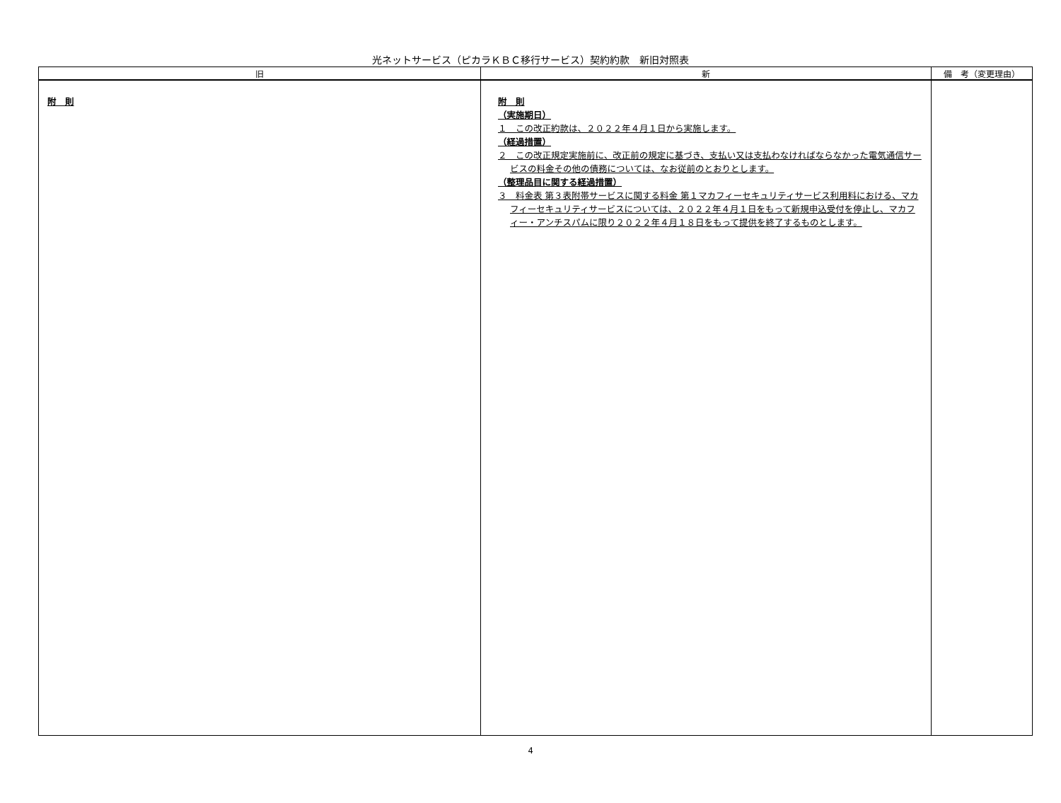光ネットサービス（ピカラＫＢＣ移行サービス）契約約款　新旧対照表
| 旧 | 新 | 備 考（変更理由） |
| --- | --- | --- |
| 附 則 | 附 則 （実施期日） １ この改正約款は、２０２２年４月１日から実施します。 （経過措置） ２ この改正規定実施前に、改正前の規定に基づき、支払い又は支払わなければならなかった電気通信サービスの料金その他の債務については、なお従前のとおりとします。 （整理品目に関する経過措置） ３ 料金表 第３表附帯サービスに関する料金 第１マカフィーセキュリティサービス利用料における、マカフィーセキュリティサービスについては、２０２２年４月１日をもって新規申込受付を停止し、マカフィー・アンチスパムに限り２０２２年４月１８日をもって提供を終了するものとします。 | |
4